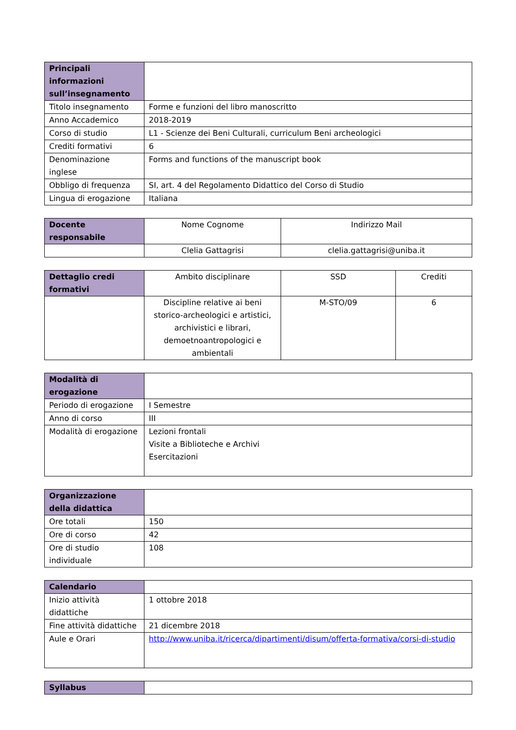| Principali informazioni sull’insegnamento | |
| Titolo insegnamento | Forme e funzioni del libro manoscritto |
| Anno Accademico | 2018-2019 |
| Corso di studio | L1 - Scienze dei Beni Culturali, curriculum Beni archeologici |
| Crediti formativi | 6 |
| Denominazione inglese | Forms and functions of the manuscript book |
| Obbligo di frequenza | SI, art. 4 del Regolamento Didattico del Corso di Studio |
| Lingua di erogazione | Italiana |
| Docente responsabile | Nome Cognome | Indirizzo Mail |
| --- | --- | --- |
| | Clelia Gattagrisi | clelia.gattagrisi@uniba.it |
| Dettaglio credi formativi | Ambito disciplinare | SSD | Crediti |
| --- | --- | --- | --- |
| | Discipline relative ai beni storico-archeologici e artistici, archivistici e librari, demoetnoantropologici e ambientali | M-STO/09 | 6 |
| Modalità di erogazione | |
| Periodo di erogazione | I Semestre |
| Anno di corso | III |
| Modalità di erogazione | Lezioni frontali Visite a Biblioteche e Archivi Esercitazioni |
| Organizzazione della didattica | |
| Ore totali | 150 |
| Ore di corso | 42 |
| Ore di studio individuale | 108 |
| Calendario | |
| Inizio attività didattiche | 1 ottobre 2018 |
| Fine attività didattiche | 21 dicembre 2018 |
| Aule e Orari | http://www.uniba.it/ricerca/dipartimenti/disum/offerta-formativa/corsi-di-studio |
| Syllabus | |